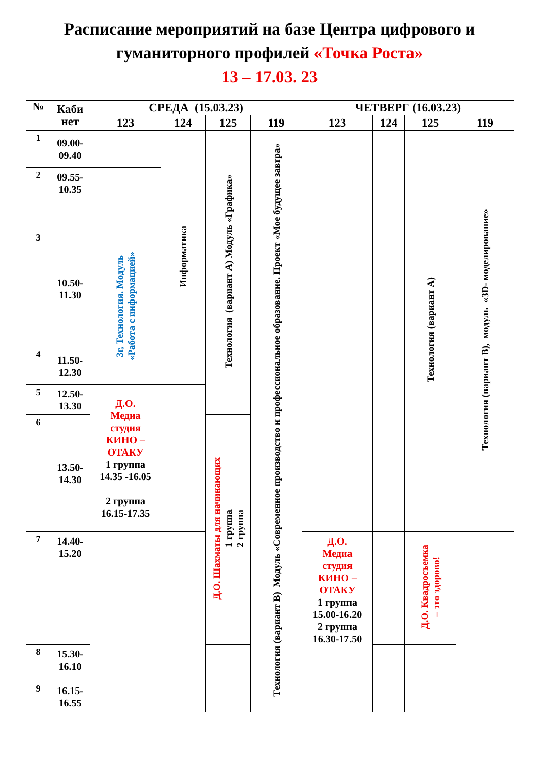Расписание мероприятий на базе Центра цифрового и
гуманиторного профилей «Точка Роста»
13 – 17.03. 23
| № | Каби нет | СРЕДА (15.03.23) | | | | ЧЕТВЕРГ (16.03.23) | | | |
| --- | --- | --- | --- | --- | --- | --- | --- | --- | --- |
| | | 123 | 124 | 125 | 119 | 123 | 124 | 125 | 119 |
| 1 | 09.00- 09.40 | | Информатика | Технология (вариант А) Модуль «Графика» | Технология (вариант В) Модуль «Современное производство и профессиональное образование. Проект «Мое будущее завтра» | | | Технология (вариант А) | Технология (вариант В), модуль «3D- моделирование» |
| 2 | 09.55- 10.35 | | | | | | | | |
| 3 | 10.50- 11.30 | 3г, Технология. Модуль «Работа с информацией» | | | | | | | |
| 4 | 11.50- 12.30 | | | | | | | | |
| 5 | 12.50- 13.30 | Д.О. Медиа студия КИНО – ОТАКУ 1 группа 14.35 -16.05 2 группа 16.15-17.35 | | | | | | | |
| 6 | 13.50- 14.30 | | | Д.О. Шахматы для начинающих 1 группа 2 группа | | | | | |
| 7 | 14.40- 15.20 | | | | | Д.О. Медиа студия КИНО – ОТАКУ 1 группа 15.00-16.20 2 группа 16.30-17.50 | | Д.О. Квадросъемка – это здорово! | |
| 8 9 | 15.30- 16.10 16.15- 16.55 | | | | | | | | |